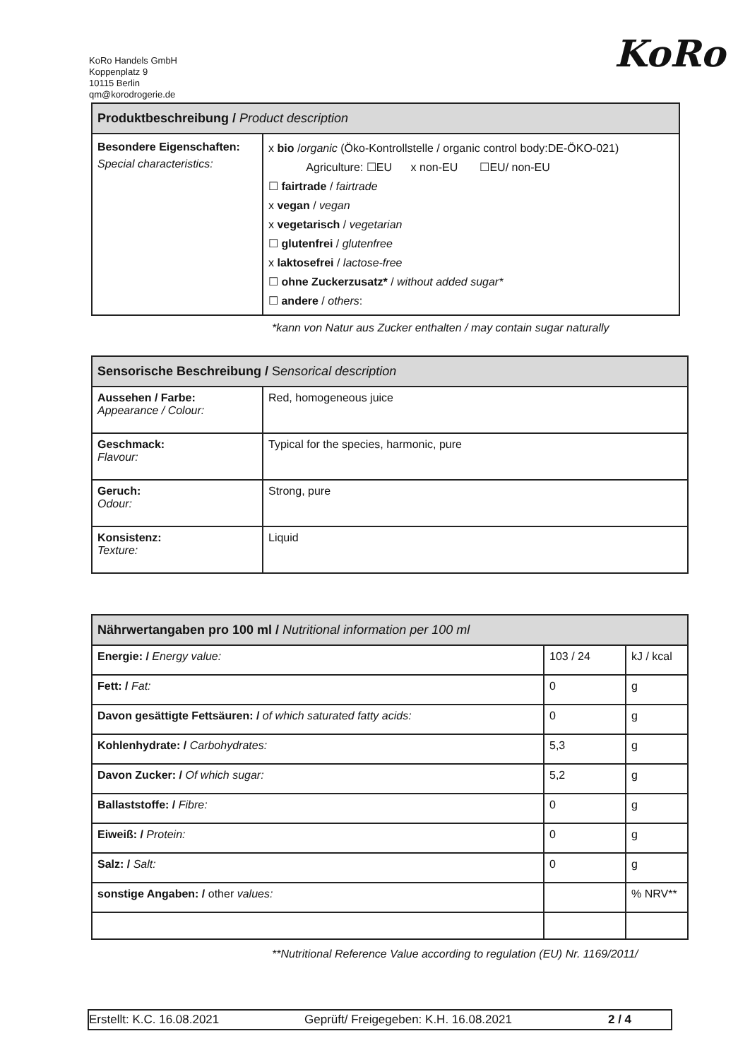KoRo Handels GmbH
Koppenplatz 9
10115 Berlin
qm@korodrogerie.de
KoRo
| Produktbeschreibung / Product description | |
| --- | --- |
| Besondere Eigenschaften: Special characteristics: | x bio / organic (Öko-Kontrollstelle / organic control body:DE-ÖKO-021) Agriculture: ☐EU x non-EU ☐EU/ non-EU ☐ fairtrade / fairtrade x vegan / vegan x vegetarisch / vegetarian ☐ glutenfrei / glutenfree x laktosefrei / lactose-free ☐ ohne Zuckerzusatz* / without added sugar* ☐ andere / others : |
*kann von Natur aus Zucker enthalten / may contain sugar naturally
| Sensorische Beschreibung / S ensorical description | |
| --- | --- |
| Aussehen / Farbe: Appearance / Colour: | Red, homogeneous juice |
| Geschmack: Flavour: | Typical for the species, harmonic, pure |
| Geruch: Odour: | Strong, pure |
| Konsistenz: Texture: | Liquid |
| Nährwertangaben pro 100 ml / Nutritional information per 100 ml | | |
| --- | --- | --- |
| Energie: / Energy value: | 103 / 24 | kJ / kcal |
| Fett: / Fat: | 0 | g |
| Davon gesättigte Fettsäuren: / of which saturated fatty acids: | 0 | g |
| Kohlenhydrate: / Carbohydrates: | 5,3 | g |
| Davon Zucker: / Of which sugar: | 5,2 | g |
| Ballaststoffe: / Fibre: | 0 | g |
| Eiweiß: / Protein: | 0 | g |
| Salz: / Salt: | 0 | g |
| sonstige Angaben: / other values: | | % NRV** |
**Nutritional Reference Value according to regulation (EU) Nr. 1169/2011/
Erstellt: K.C. 16.08.2021 Geprüft/ Freigegeben: K.H. 16.08.2021 2 / 4